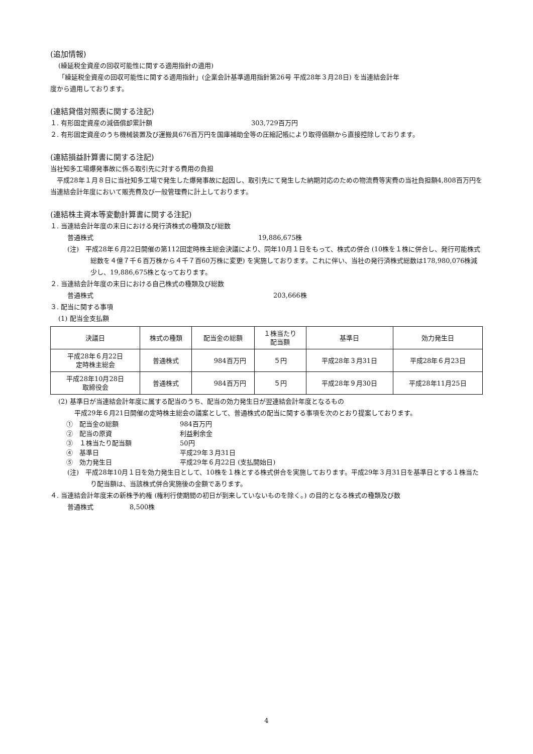(追加情報)
(繰延税金資産の回収可能性に関する適用指針の適用)
「繰延税金資産の回収可能性に関する適用指針」(企業会計基準適用指針第26号 平成28年３月28日) を当連結会計年
度から適用しております。
(連結貸借対照表に関する注記)
１. 有形固定資産の減価償却累計額 303,729百万円
２. 有形固定資産のうち機械装置及び運搬具676百万円を国庫補助金等の圧縮記帳により取得価額から直接控除しております。
(連結損益計算書に関する注記)
当社知多工場爆発事故に係る取引先に対する費用の負担
　平成28年１月８日に当社知多工場で発生した爆発事故に起因し、取引先にて発生した納期対応のための物流費等実費の当社負担額4,808百万円を当連結会計年度において販売費及び一般管理費に計上しております。
(連結株主資本等変動計算書に関する注記)
１. 当連結会計年度の末日における発行済株式の種類及び総数
普通株式 19,886,675株
(注)　平成28年６月22日開催の第112回定時株主総会決議により、同年10月１日をもって、株式の併合 (10株を１株に併合し、発行可能株式総数を４億７千６百万株から４千７百60万株に変更) を実施しております。これに伴い、当社の発行済株式総数は178,980,076株減少し、19,886,675株となっております。
２. 当連結会計年度の末日における自己株式の種類及び総数
普通株式 203,666株
３. 配当に関する事項
(1) 配当金支払額
| 決議日 | 株式の種類 | 配当金の総額 | １株当たり 配当額 | 基準日 | 効力発生日 |
| --- | --- | --- | --- | --- | --- |
| 平成28年６月22日 定時株主総会 | 普通株式 | 984百万円 | ５円 | 平成28年３月31日 | 平成28年６月23日 |
| 平成28年10月28日 取締役会 | 普通株式 | 984百万円 | ５円 | 平成28年９月30日 | 平成28年11月25日 |
(2) 基準日が当連結会計年度に属する配当のうち、配当の効力発生日が翌連結会計年度となるもの
平成29年６月21日開催の定時株主総会の議案として、普通株式の配当に関する事項を次のとおり提案しております。
①　配当金の総額 984百万円
②　配当の原資 利益剰余金
③　１株当たり配当額 50円
④　基準日 平成29年３月31日
⑤　効力発生日 平成29年６月22日 (支払開始日)
(注)　平成28年10月１日を効力発生日として、10株を１株とする株式併合を実施しております。平成29年３月31日を基準日とする１株当たり配当額は、当該株式併合実施後の金額であります。
４. 当連結会計年度末の新株予約権 (権利行使期間の初日が到来していないものを除く。) の目的となる株式の種類及び数
普通株式 8,500株
4